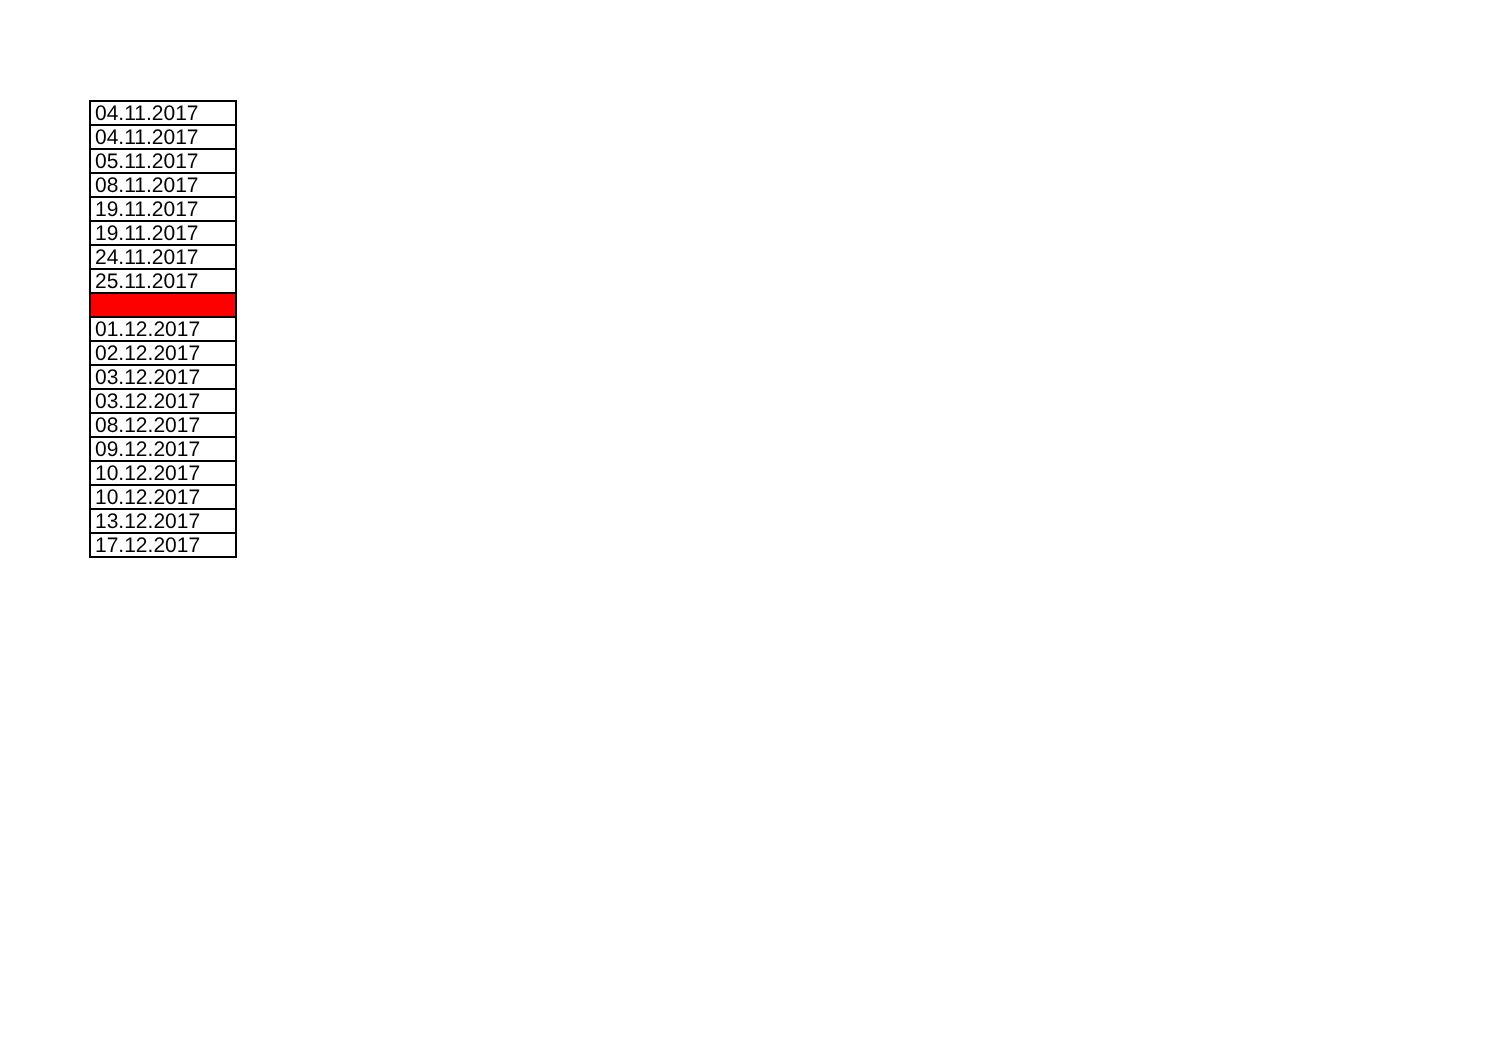| 04.11.2017 |
| 04.11.2017 |
| 05.11.2017 |
| 08.11.2017 |
| 19.11.2017 |
| 19.11.2017 |
| 24.11.2017 |
| 25.11.2017 |
| 01.12.2017 |
| 02.12.2017 |
| 03.12.2017 |
| 03.12.2017 |
| 08.12.2017 |
| 09.12.2017 |
| 10.12.2017 |
| 10.12.2017 |
| 13.12.2017 |
| 17.12.2017 |